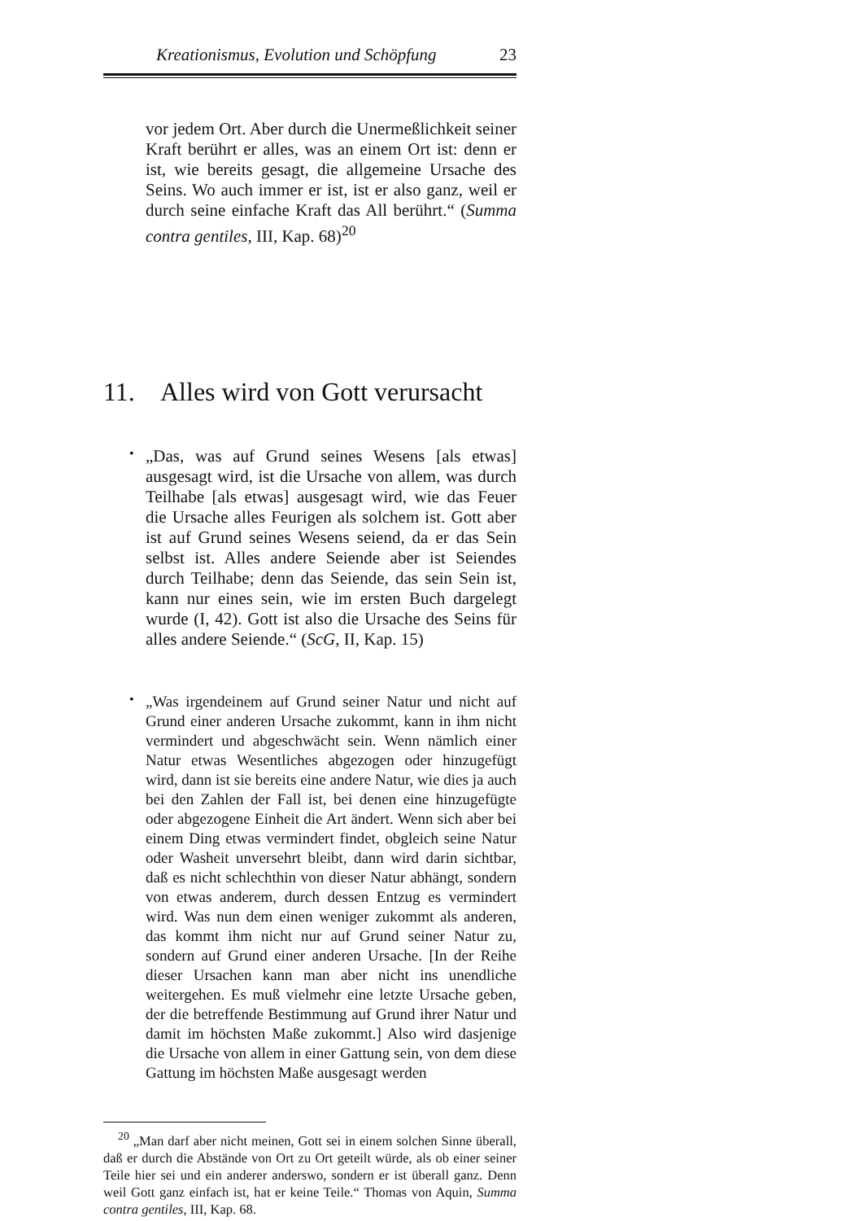Kreationismus, Evolution und Schöpfung 23
vor jedem Ort. Aber durch die Unermeßlichkeit seiner Kraft berührt er alles, was an einem Ort ist: denn er ist, wie bereits gesagt, die allgemeine Ursache des Seins. Wo auch immer er ist, ist er also ganz, weil er durch seine einfache Kraft das All berührt.“ (Summa contra gentiles, III, Kap. 68)<sup>20</sup>
11. Alles wird von Gott verursacht
•
„Das, was auf Grund seines Wesens [als etwas] ausgesagt wird, ist die Ursache von allem, was durch Teilhabe [als etwas] ausgesagt wird, wie das Feuer die Ursache alles Feurigen als solchem ist. Gott aber ist auf Grund seines Wesens seiend, da er das Sein selbst ist. Alles andere Seiende aber ist Seiendes durch Teilhabe; denn das Seiende, das sein Sein ist, kann nur eines sein, wie im ersten Buch dargelegt wurde (I, 42). Gott ist also die Ursache des Seins für alles andere Seiende.“ (ScG, II, Kap. 15)
•
„Was irgendeinem auf Grund seiner Natur und nicht auf Grund einer anderen Ursache zukommt, kann in ihm nicht vermindert und abgeschwächt sein. Wenn nämlich einer Natur etwas Wesentliches abgezogen oder hinzugefügt wird, dann ist sie bereits eine andere Natur, wie dies ja auch bei den Zahlen der Fall ist, bei denen eine hinzugefügte oder abgezogene Einheit die Art ändert. Wenn sich aber bei einem Ding etwas vermindert findet, obgleich seine Natur oder Washeit unversehrt bleibt, dann wird darin sichtbar, daß es nicht schlechthin von dieser Natur abhängt, sondern von etwas anderem, durch dessen Entzug es vermindert wird. Was nun dem einen weniger zukommt als anderen, das kommt ihm nicht nur auf Grund seiner Natur zu, sondern auf Grund einer anderen Ursache. [In der Reihe dieser Ursachen kann man aber nicht ins unendliche weitergehen. Es muß vielmehr eine letzte Ursache geben, der die betreffende Bestimmung auf Grund ihrer Natur und damit im höchsten Maße zukommt.] Also wird dasjenige die Ursache von allem in einer Gattung sein, von dem diese Gattung im höchsten Maße ausgesagt werden
<sup>20</sup> „Man darf aber nicht meinen, Gott sei in einem solchen Sinne überall, daß er durch die Abstände von Ort zu Ort geteilt würde, als ob einer seiner Teile hier sei und ein anderer anderswo, sondern er ist überall ganz. Denn weil Gott ganz einfach ist, hat er keine Teile.“ Thomas von Aquin, Summa contra gentiles, III, Kap. 68.